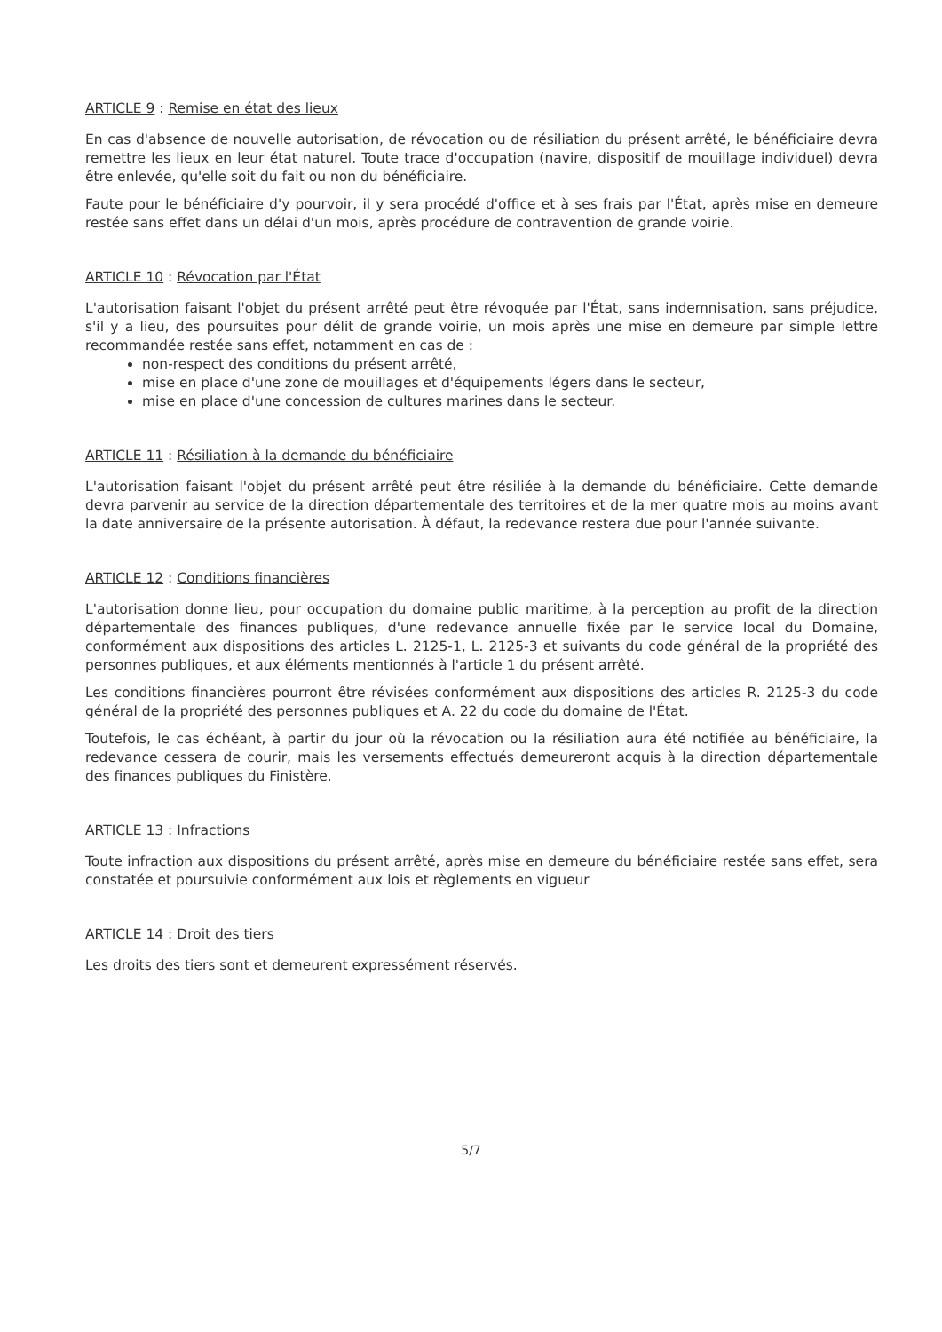ARTICLE 9 : Remise en état des lieux
En cas d'absence de nouvelle autorisation, de révocation ou de résiliation du présent arrêté, le bénéficiaire devra remettre les lieux en leur état naturel. Toute trace d'occupation (navire, dispositif de mouillage individuel) devra être enlevée, qu'elle soit du fait ou non du bénéficiaire.
Faute pour le bénéficiaire d'y pourvoir, il y sera procédé d'office et à ses frais par l'État, après mise en demeure restée sans effet dans un délai d'un mois, après procédure de contravention de grande voirie.
ARTICLE 10 : Révocation par l'État
L'autorisation faisant l'objet du présent arrêté peut être révoquée par l'État, sans indemnisation, sans préjudice, s'il y a lieu, des poursuites pour délit de grande voirie, un mois après une mise en demeure par simple lettre recommandée restée sans effet, notamment en cas de :
non-respect des conditions du présent arrêté,
mise en place d'une zone de mouillages et d'équipements légers dans le secteur,
mise en place d'une concession de cultures marines dans le secteur.
ARTICLE 11 : Résiliation à la demande du bénéficiaire
L'autorisation faisant l'objet du présent arrêté peut être résiliée à la demande du bénéficiaire. Cette demande devra parvenir au service de la direction départementale des territoires et de la mer quatre mois au moins avant la date anniversaire de la présente autorisation. À défaut, la redevance restera due pour l'année suivante.
ARTICLE 12 : Conditions financières
L'autorisation donne lieu, pour occupation du domaine public maritime, à la perception au profit de la direction départementale des finances publiques, d'une redevance annuelle fixée par le service local du Domaine, conformément aux dispositions des articles L. 2125-1, L. 2125-3 et suivants du code général de la propriété des personnes publiques, et aux éléments mentionnés à l'article 1 du présent arrêté.
Les conditions financières pourront être révisées conformément aux dispositions des articles R. 2125-3 du code général de la propriété des personnes publiques et A. 22 du code du domaine de l'État.
Toutefois, le cas échéant, à partir du jour où la révocation ou la résiliation aura été notifiée au bénéficiaire, la redevance cessera de courir, mais les versements effectués demeureront acquis à la direction départementale des finances publiques du Finistère.
ARTICLE 13 : Infractions
Toute infraction aux dispositions du présent arrêté, après mise en demeure du bénéficiaire restée sans effet, sera constatée et poursuivie conformément aux lois et règlements en vigueur
ARTICLE 14 : Droit des tiers
Les droits des tiers sont et demeurent expressément réservés.
5/7